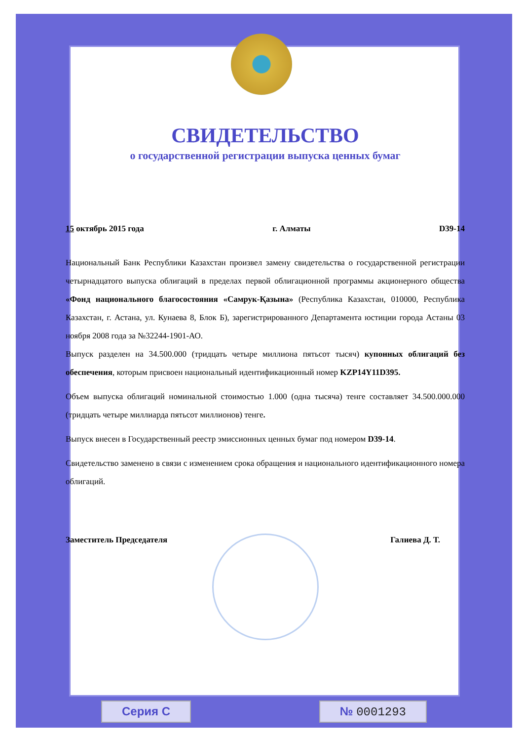СВИДЕТЕЛЬСТВО
о государственной регистрации выпуска ценных бумаг
15 октябрь 2015 года г. Алматы D39-14
Национальный Банк Республики Казахстан произвел замену свидетельства о государственной регистрации четырнадцатого выпуска облигаций в пределах первой облигационной программы акционерного общества «Фонд национального благосостояния «Самрук-Қазына» (Республика Казахстан, 010000, Республика Казахстан, г. Астана, ул. Кунаева 8, Блок Б), зарегистрированного Департамента юстиции города Астаны 03 ноября 2008 года за №32244-1901-АО.
Выпуск разделен на 34.500.000 (тридцать четыре миллиона пятьсот тысяч) купонных облигаций без обеспечения, которым присвоен национальный идентификационный номер KZP14Y11D395.
Объем выпуска облигаций номинальной стоимостью 1.000 (одна тысяча) тенге составляет 34.500.000.000 (тридцать четыре миллиарда пятьсот миллионов) тенге.
Выпуск внесен в Государственный реестр эмиссионных ценных бумаг под номером D39-14.
Свидетельство заменено в связи с изменением срока обращения и национального идентификационного номера облигаций.
Заместитель Председателя Галиева Д. Т.
Серия С № 0001293